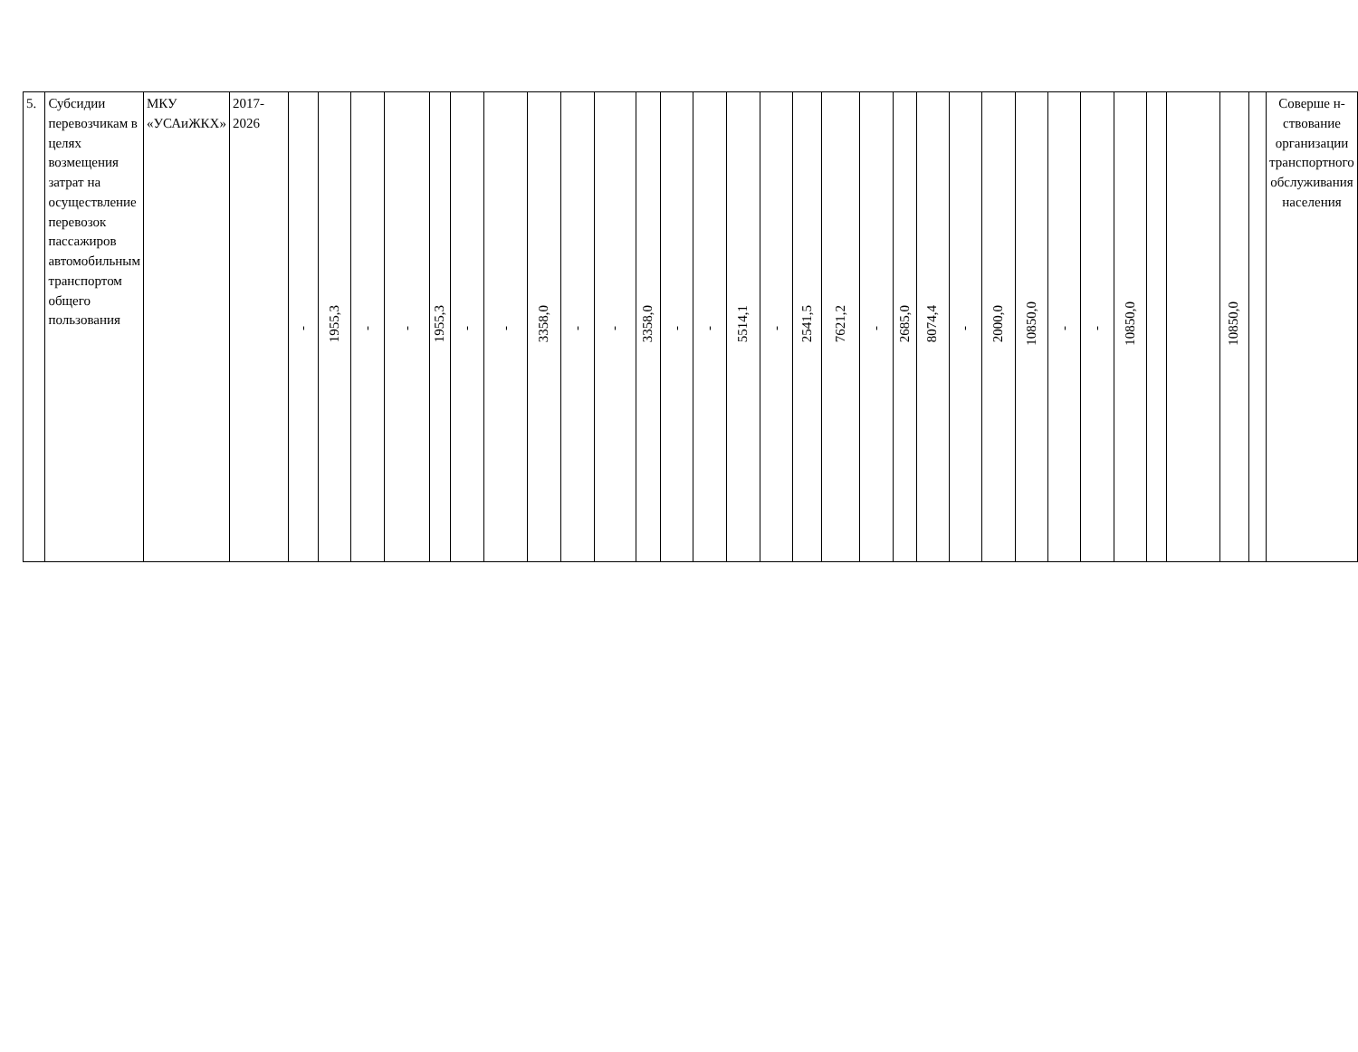| 5. | Субсидии перевозчикам в целях возмещения затрат на осуществление перевозок пассажиров автомобильным транспортом общего пользования | МКУ «УСАиЖКХ» | 2017-2026 | - | 1955,3 | - | - | 1955,3 | - | - | 3358,0 | - | - | 3358,0 | - | - | 5514,1 | - | 2541,5 | 7621,2 | - | 2685,0 | 8074,4 | - | 2000,0 | 10850,0 | - | - | 10850,0 | | | 10850,0 | | Соверше н-ствование организации транспортного обслуживания населения |